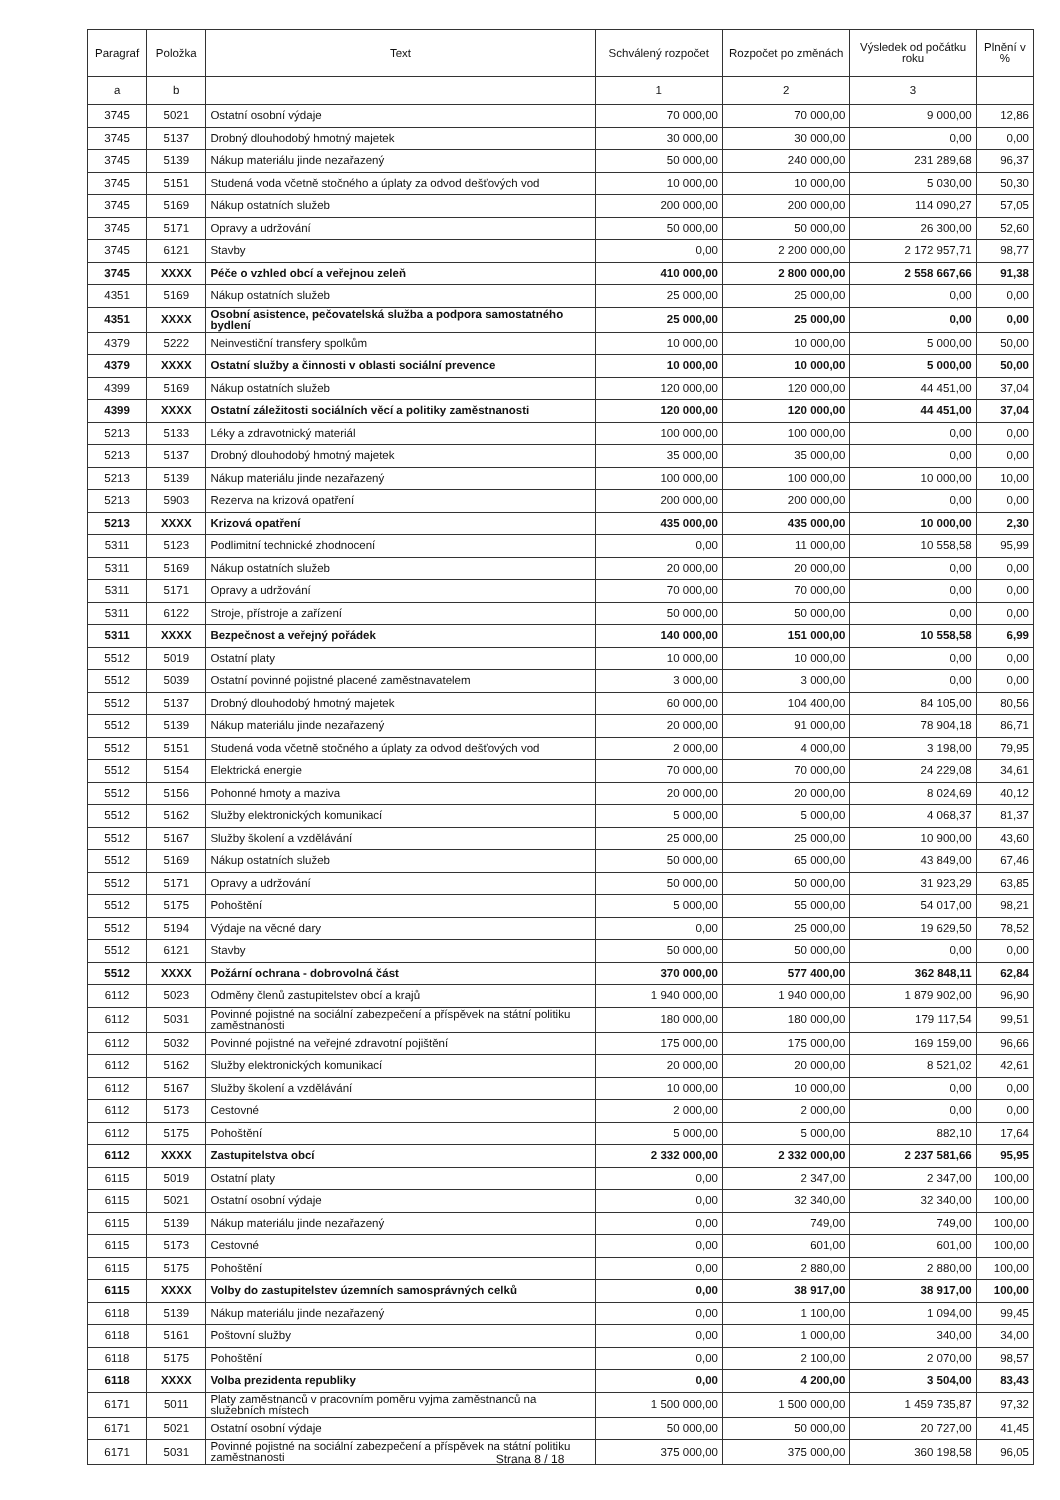| Paragraf | Položka | Text | Schválený rozpočet | Rozpočet po změnách | Výsledek od počátku roku | Plnění v % |
| --- | --- | --- | --- | --- | --- | --- |
| a | b | | 1 | 2 | 3 | |
| 3745 | 5021 | Ostatní osobní výdaje | 70 000,00 | 70 000,00 | 9 000,00 | 12,86 |
| 3745 | 5137 | Drobný dlouhodobý hmotný majetek | 30 000,00 | 30 000,00 | 0,00 | 0,00 |
| 3745 | 5139 | Nákup materiálu jinde nezařazený | 50 000,00 | 240 000,00 | 231 289,68 | 96,37 |
| 3745 | 5151 | Studená voda včetně stočného a úplaty za odvod dešťových vod | 10 000,00 | 10 000,00 | 5 030,00 | 50,30 |
| 3745 | 5169 | Nákup ostatních služeb | 200 000,00 | 200 000,00 | 114 090,27 | 57,05 |
| 3745 | 5171 | Opravy a udržování | 50 000,00 | 50 000,00 | 26 300,00 | 52,60 |
| 3745 | 6121 | Stavby | 0,00 | 2 200 000,00 | 2 172 957,71 | 98,77 |
| 3745 | XXXX | Péče o vzhled obcí a veřejnou zeleň | 410 000,00 | 2 800 000,00 | 2 558 667,66 | 91,38 |
| 4351 | 5169 | Nákup ostatních služeb | 25 000,00 | 25 000,00 | 0,00 | 0,00 |
| 4351 | XXXX | Osobní asistence, pečovatelská služba a podpora samostatného bydlení | 25 000,00 | 25 000,00 | 0,00 | 0,00 |
| 4379 | 5222 | Neinvestiční transfery spolkům | 10 000,00 | 10 000,00 | 5 000,00 | 50,00 |
| 4379 | XXXX | Ostatní služby a činnosti v oblasti sociální prevence | 10 000,00 | 10 000,00 | 5 000,00 | 50,00 |
| 4399 | 5169 | Nákup ostatních služeb | 120 000,00 | 120 000,00 | 44 451,00 | 37,04 |
| 4399 | XXXX | Ostatní záležitosti sociálních věcí a politiky zaměstnanosti | 120 000,00 | 120 000,00 | 44 451,00 | 37,04 |
| 5213 | 5133 | Léky a zdravotnický materiál | 100 000,00 | 100 000,00 | 0,00 | 0,00 |
| 5213 | 5137 | Drobný dlouhodobý hmotný majetek | 35 000,00 | 35 000,00 | 0,00 | 0,00 |
| 5213 | 5139 | Nákup materiálu jinde nezařazený | 100 000,00 | 100 000,00 | 10 000,00 | 10,00 |
| 5213 | 5903 | Rezerva na krizová opatření | 200 000,00 | 200 000,00 | 0,00 | 0,00 |
| 5213 | XXXX | Krizová opatření | 435 000,00 | 435 000,00 | 10 000,00 | 2,30 |
| 5311 | 5123 | Podlimitní technické zhodnocení | 0,00 | 11 000,00 | 10 558,58 | 95,99 |
| 5311 | 5169 | Nákup ostatních služeb | 20 000,00 | 20 000,00 | 0,00 | 0,00 |
| 5311 | 5171 | Opravy a udržování | 70 000,00 | 70 000,00 | 0,00 | 0,00 |
| 5311 | 6122 | Stroje, přístroje a zařízení | 50 000,00 | 50 000,00 | 0,00 | 0,00 |
| 5311 | XXXX | Bezpečnost a veřejný pořádek | 140 000,00 | 151 000,00 | 10 558,58 | 6,99 |
| 5512 | 5019 | Ostatní platy | 10 000,00 | 10 000,00 | 0,00 | 0,00 |
| 5512 | 5039 | Ostatní povinné pojistné placené zaměstnavatelem | 3 000,00 | 3 000,00 | 0,00 | 0,00 |
| 5512 | 5137 | Drobný dlouhodobý hmotný majetek | 60 000,00 | 104 400,00 | 84 105,00 | 80,56 |
| 5512 | 5139 | Nákup materiálu jinde nezařazený | 20 000,00 | 91 000,00 | 78 904,18 | 86,71 |
| 5512 | 5151 | Studená voda včetně stočného a úplaty za odvod dešťových vod | 2 000,00 | 4 000,00 | 3 198,00 | 79,95 |
| 5512 | 5154 | Elektrická energie | 70 000,00 | 70 000,00 | 24 229,08 | 34,61 |
| 5512 | 5156 | Pohonné hmoty a maziva | 20 000,00 | 20 000,00 | 8 024,69 | 40,12 |
| 5512 | 5162 | Služby elektronických komunikací | 5 000,00 | 5 000,00 | 4 068,37 | 81,37 |
| 5512 | 5167 | Služby školení a vzdělávání | 25 000,00 | 25 000,00 | 10 900,00 | 43,60 |
| 5512 | 5169 | Nákup ostatních služeb | 50 000,00 | 65 000,00 | 43 849,00 | 67,46 |
| 5512 | 5171 | Opravy a udržování | 50 000,00 | 50 000,00 | 31 923,29 | 63,85 |
| 5512 | 5175 | Pohoštění | 5 000,00 | 55 000,00 | 54 017,00 | 98,21 |
| 5512 | 5194 | Výdaje na věcné dary | 0,00 | 25 000,00 | 19 629,50 | 78,52 |
| 5512 | 6121 | Stavby | 50 000,00 | 50 000,00 | 0,00 | 0,00 |
| 5512 | XXXX | Požární ochrana - dobrovolná část | 370 000,00 | 577 400,00 | 362 848,11 | 62,84 |
| 6112 | 5023 | Odměny členů zastupitelstev obcí a krajů | 1 940 000,00 | 1 940 000,00 | 1 879 902,00 | 96,90 |
| 6112 | 5031 | Povinné pojistné na sociální zabezpečení a příspěvek na státní politiku zaměstnanosti | 180 000,00 | 180 000,00 | 179 117,54 | 99,51 |
| 6112 | 5032 | Povinné pojistné na veřejné zdravotní pojištění | 175 000,00 | 175 000,00 | 169 159,00 | 96,66 |
| 6112 | 5162 | Služby elektronických komunikací | 20 000,00 | 20 000,00 | 8 521,02 | 42,61 |
| 6112 | 5167 | Služby školení a vzdělávání | 10 000,00 | 10 000,00 | 0,00 | 0,00 |
| 6112 | 5173 | Cestovné | 2 000,00 | 2 000,00 | 0,00 | 0,00 |
| 6112 | 5175 | Pohoštění | 5 000,00 | 5 000,00 | 882,10 | 17,64 |
| 6112 | XXXX | Zastupitelstva obcí | 2 332 000,00 | 2 332 000,00 | 2 237 581,66 | 95,95 |
| 6115 | 5019 | Ostatní platy | 0,00 | 2 347,00 | 2 347,00 | 100,00 |
| 6115 | 5021 | Ostatní osobní výdaje | 0,00 | 32 340,00 | 32 340,00 | 100,00 |
| 6115 | 5139 | Nákup materiálu jinde nezařazený | 0,00 | 749,00 | 749,00 | 100,00 |
| 6115 | 5173 | Cestovné | 0,00 | 601,00 | 601,00 | 100,00 |
| 6115 | 5175 | Pohoštění | 0,00 | 2 880,00 | 2 880,00 | 100,00 |
| 6115 | XXXX | Volby do zastupitelstev územních samosprávných celků | 0,00 | 38 917,00 | 38 917,00 | 100,00 |
| 6118 | 5139 | Nákup materiálu jinde nezařazený | 0,00 | 1 100,00 | 1 094,00 | 99,45 |
| 6118 | 5161 | Poštovní služby | 0,00 | 1 000,00 | 340,00 | 34,00 |
| 6118 | 5175 | Pohoštění | 0,00 | 2 100,00 | 2 070,00 | 98,57 |
| 6118 | XXXX | Volba prezidenta republiky | 0,00 | 4 200,00 | 3 504,00 | 83,43 |
| 6171 | 5011 | Platy zaměstnanců v pracovním poměru vyjma zaměstnanců na služebních místech | 1 500 000,00 | 1 500 000,00 | 1 459 735,87 | 97,32 |
| 6171 | 5021 | Ostatní osobní výdaje | 50 000,00 | 50 000,00 | 20 727,00 | 41,45 |
| 6171 | 5031 | Povinné pojistné na sociální zabezpečení a příspěvek na státní politiku zaměstnanosti | 375 000,00 | 375 000,00 | 360 198,58 | 96,05 |
Strana 8 / 18